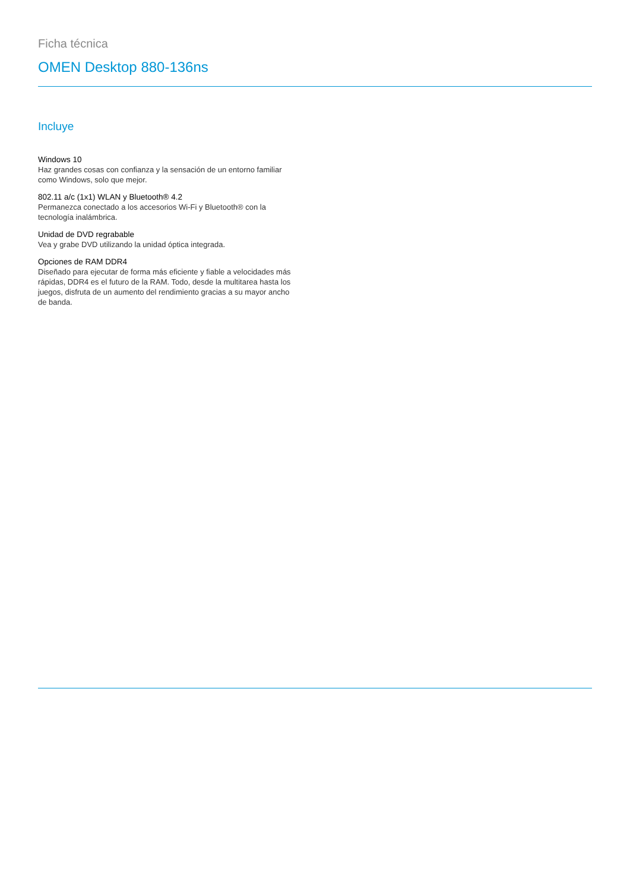Ficha técnica
OMEN Desktop 880-136ns
Incluye
Windows 10
Haz grandes cosas con confianza y la sensación de un entorno familiar como Windows, solo que mejor.
802.11 a/c (1x1) WLAN y Bluetooth® 4.2
Permanezca conectado a los accesorios Wi-Fi y Bluetooth® con la tecnología inalámbrica.
Unidad de DVD regrabable
Vea y grabe DVD utilizando la unidad óptica integrada.
Opciones de RAM DDR4
Diseñado para ejecutar de forma más eficiente y fiable a velocidades más rápidas, DDR4 es el futuro de la RAM. Todo, desde la multitarea hasta los juegos, disfruta de un aumento del rendimiento gracias a su mayor ancho de banda.